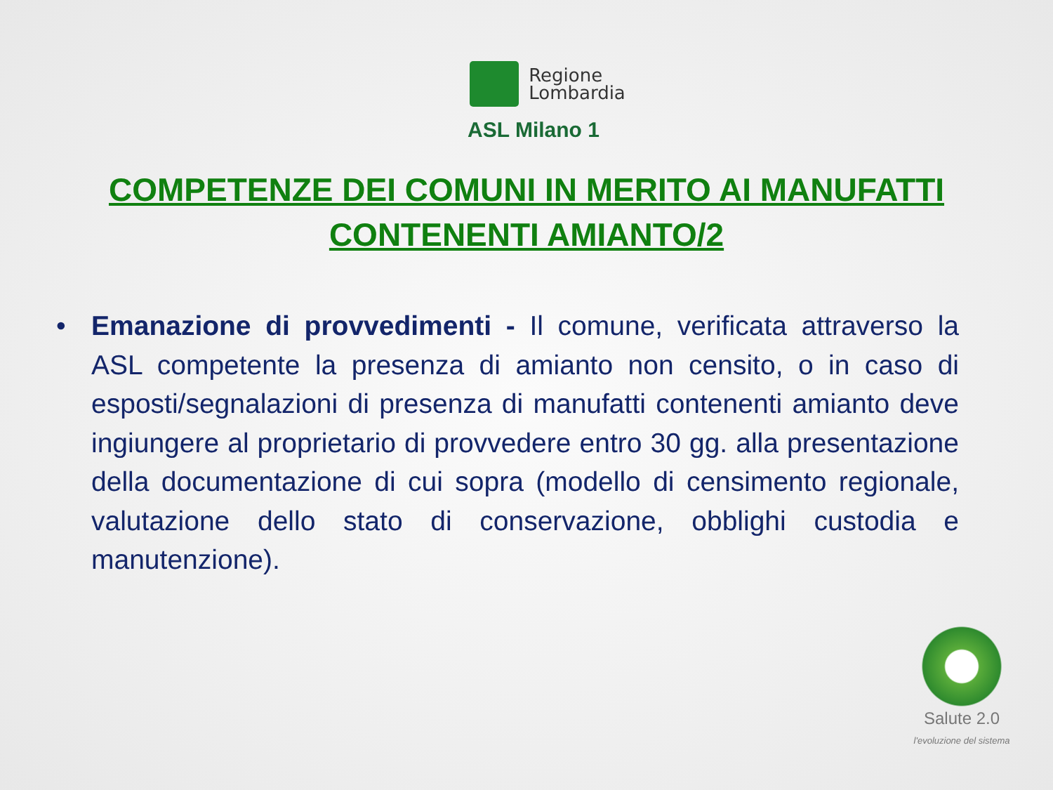Regione
Lombardia
ASL Milano 1
COMPETENZE DEI COMUNI IN MERITO AI MANUFATTI
CONTENENTI AMIANTO/2
• Emanazione di provvedimenti - Il comune, verificata attraverso la ASL competente la presenza di amianto non censito, o in caso di esposti/segnalazioni di presenza di manufatti contenenti amianto deve ingiungere al proprietario di provvedere entro 30 gg. alla presentazione della documentazione di cui sopra (modello di censimento regionale, valutazione dello stato di conservazione, obblighi custodia e manutenzione).
Salute 2.0
l'evoluzione del sistema